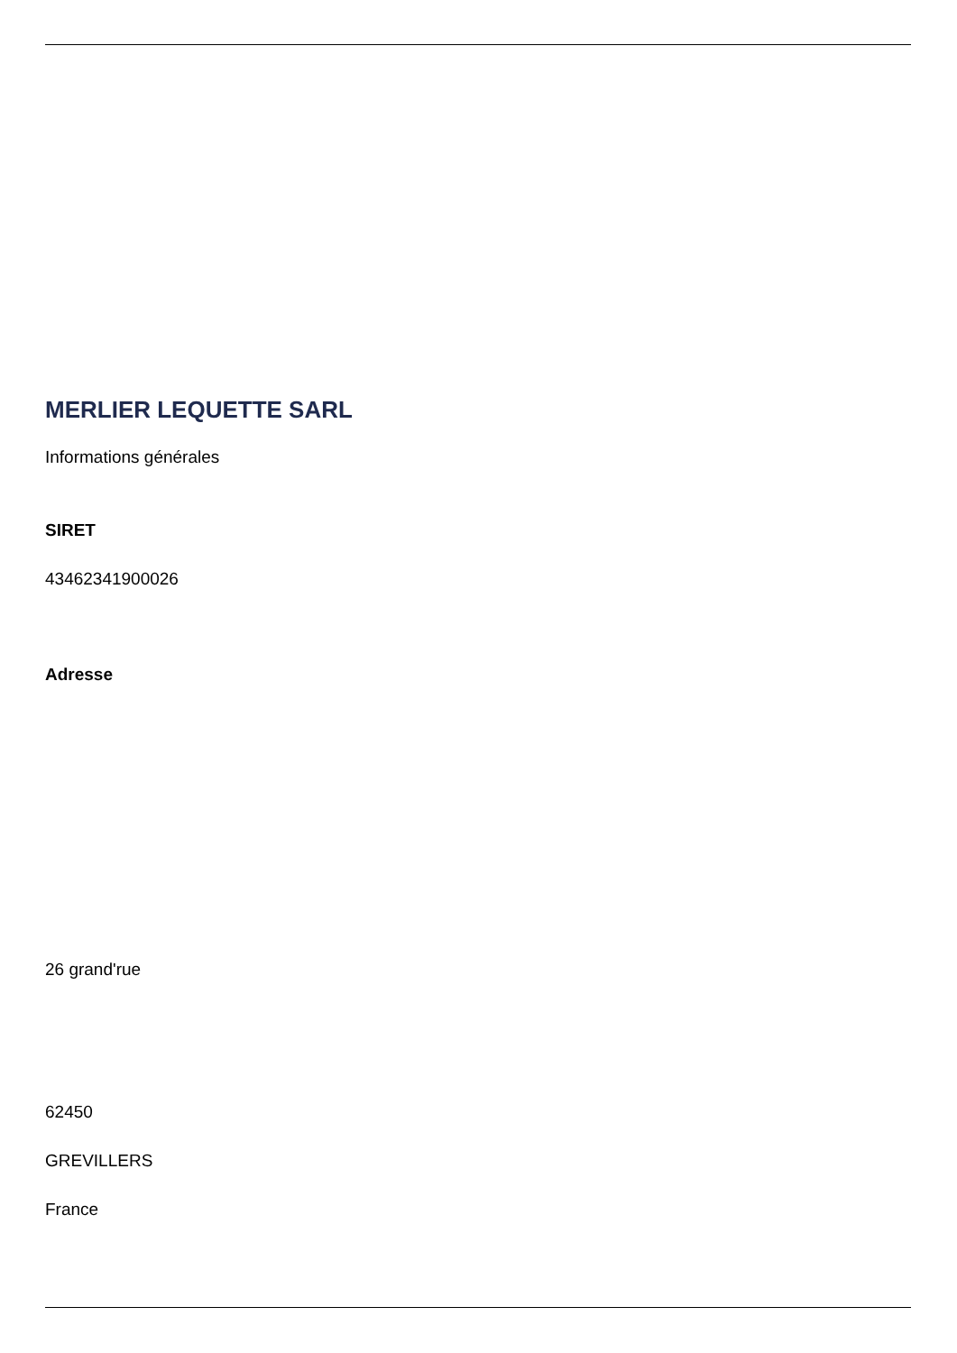MERLIER LEQUETTE SARL
Informations générales
SIRET
43462341900026
Adresse
26 grand'rue
62450
GREVILLERS
France